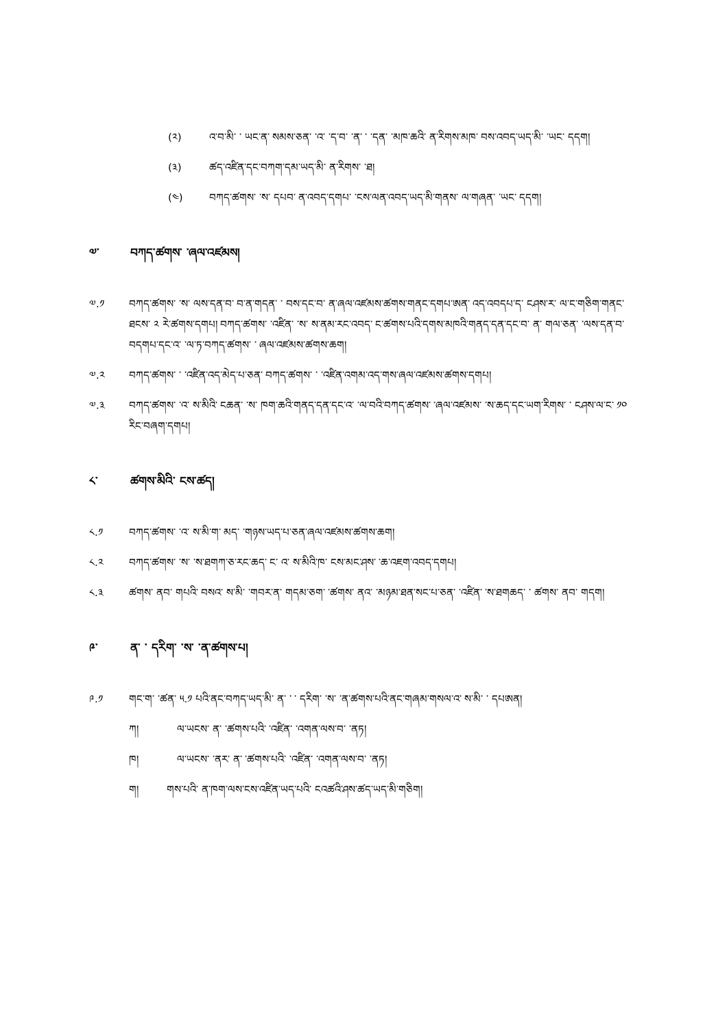(༢) འ་བ་མི་ ་ ཡང་ན་ སམས་ཅན་ ་འ་ ་ད་བ་ ་ན་ ་ ་དན་ ་མཁ་ཆའི་ ན་རིགས་མཁ་ བས་འབད་ཡད་མི་ ་ཡང་ དདག།
(༣) ཚད་འཛིན་དང་བཀག་དམ་ཡད་མི་ ན་རིགས་ ་ཐ།
(༤) བཀད་ཚགས་ ་ས་ དཔབ་ ན་འབད་དགཔ་ ་ངས་ལན་འབད་ཡད་མི་གནས་ ལ་གཞན་ ་ཡང་ དདག།
༧་ བཀད་ཚགས་ ་ཞལ་འཛམས།
༧.༡ བཀད་ཚགས་ ་ས་ ལས་དན་བ་ བ་ན་གདན་ ་ བས་དང་བ་ ན་ཞལ་འཛམས་ཚགས་གནང་དགཔ་ཨན་ འད་འབདཔ་ད་ ངཤས་ར་ ལ་ང་གཅིག་གནང་ཐངས་ ༢ རེ་ཚགས་དགཔ། བཀད་ཚགས་ ་འཛིན་ ་ས་ ས་ནམ་རང་འབད་ ང་ཚགས་པའི་དགས་མཁའི་གནད་དན་དང་བ་ ན་ གལ་ཅན་ ་ལས་དན་བ་ བདགཔ་དང་འ་ ་ལ་ཏ་བཀད་ཚགས་ ་ ཞལ་འཛམས་ཚགས་ཆག།
༧.༢ བཀད་ཚགས་ ་ ་འཛིན་འད་མེད་པ་ཅན་ བཀད་ཚགས་ ་ ་འཛིན་འགམ་འད་གས་ཞལ་འཛམས་ཚགས་དགཔ།
༧.༣ བཀད་ཚགས་ ་འ་ ས་མིའི་ ངཆན་ ་ས་ ཁག་ཆའི་གནད་དན་དང་འ་ ་ལ་བའི་བཀད་ཚགས་ ་ཞལ་འཛམས་ ་ས་ཆད་དང་ཡག་རིགས་ ་ ངཤས་ལ་ང་ ༡༠ རིང་བཞག་དགཔ།
༨་ ཚགས་མིའི་ ངས་ཚད།
༨.༡ བཀད་ཚགས་ ་འ་ ས་མི་ག་ མད་ ་གཉས་ཡད་པ་ཅན་ཞལ་འཛམས་ཚགས་ཆག།
༨.༢ བཀད་ཚགས་ ་ས་ ་ས་ཐགཀ་ཅ་རང་ཆད་ ང་ འ་ ས་མིའི་ཁ་ ངས་མང་ཤས་ ་ཆ་འཇག་འབད་དགཔ།
༨.༣ ཚགས་ ནབ་ གཔའི་ བསའ་ ས་མི་ ་གབར་ན་ གདམ་ཅག་ ་ཚགས་ ནའ་ ་མཉམ་ཐན་སང་པ་ཅན་ ་འཛིན་ ་ས་ཐགཆད་ ་ ཚགས་ ནབ་ གདག།
༩་ ན་ ་ དརིག་ ་ས་ ་ན་ཚགས་པ།
༩.༡ གང་ག་ ་ཚན་ ༥.༡ པའི་ནང་བཀད་ཡད་མི་ ན་ ་ ་ དརིག་ ་ས་ ་ན་ཚགས་པའི་ནང་གཞམ་གསལ་འ་ ས་མི་ ་ དཔཨན།
ཀ། ལ་ཡངས་ ན་ ་ཚགས་པའི་ ་འཛིན་ ་འགན་ལས་བ་ ་ནཏ།
ཁ། ལ་ཡངས་ ་ནར་ ན་ ་ཚགས་པའི་ ་འཛིན་ ་འགན་ལས་བ་ ་ནཏ།
ག། གས་པའི་ ན་ཁག་ལས་ངས་འཛིན་ཡད་པའི་ ངའཚའི་ཤས་ཚད་ཡད་མི་གཅིག།